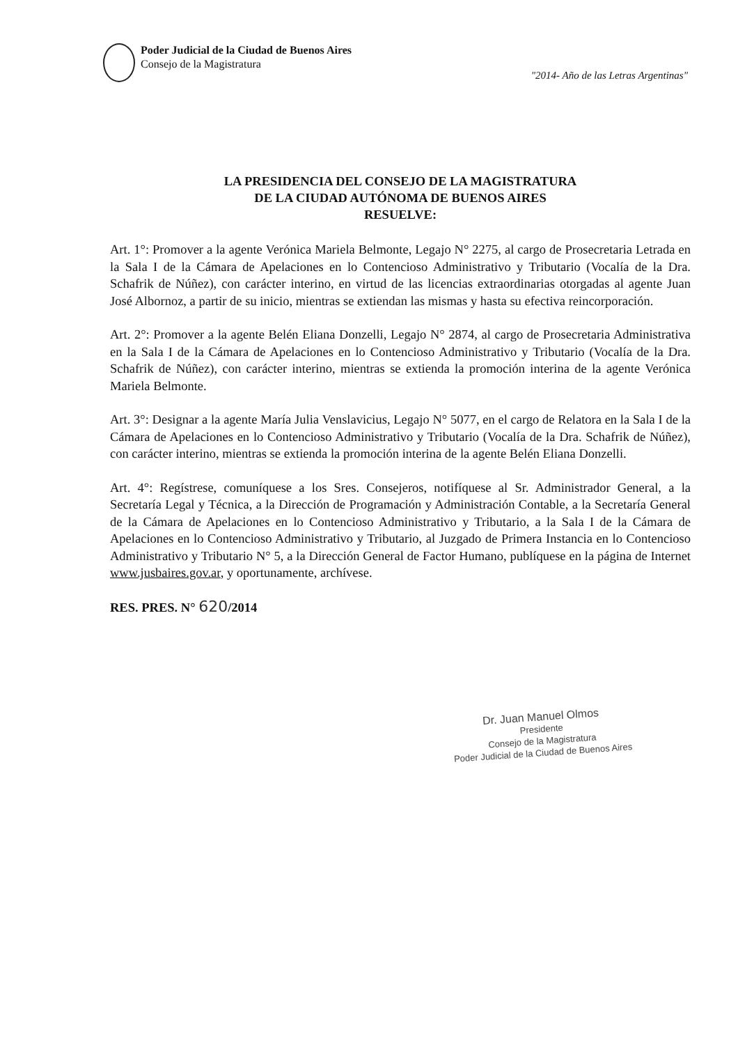Poder Judicial de la Ciudad de Buenos Aires
Consejo de la Magistratura
"2014- Año de las Letras Argentinas"
LA PRESIDENCIA DEL CONSEJO DE LA MAGISTRATURA
DE LA CIUDAD AUTÓNOMA DE BUENOS AIRES
RESUELVE:
Art. 1°: Promover a la agente Verónica Mariela Belmonte, Legajo N° 2275, al cargo de Prosecretaria Letrada en la Sala I de la Cámara de Apelaciones en lo Contencioso Administrativo y Tributario (Vocalía de la Dra. Schafrik de Núñez), con carácter interino, en virtud de las licencias extraordinarias otorgadas al agente Juan José Albornoz, a partir de su inicio, mientras se extiendan las mismas y hasta su efectiva reincorporación.
Art. 2°: Promover a la agente Belén Eliana Donzelli, Legajo N° 2874, al cargo de Prosecretaria Administrativa en la Sala I de la Cámara de Apelaciones en lo Contencioso Administrativo y Tributario (Vocalía de la Dra. Schafrik de Núñez), con carácter interino, mientras se extienda la promoción interina de la agente Verónica Mariela Belmonte.
Art. 3°: Designar a la agente María Julia Venslavicius, Legajo N° 5077, en el cargo de Relatora en la Sala I de la Cámara de Apelaciones en lo Contencioso Administrativo y Tributario (Vocalía de la Dra. Schafrik de Núñez), con carácter interino, mientras se extienda la promoción interina de la agente Belén Eliana Donzelli.
Art. 4°: Regístrese, comuníquese a los Sres. Consejeros, notifíquese al Sr. Administrador General, a la Secretaría Legal y Técnica, a la Dirección de Programación y Administración Contable, a la Secretaría General de la Cámara de Apelaciones en lo Contencioso Administrativo y Tributario, a la Sala I de la Cámara de Apelaciones en lo Contencioso Administrativo y Tributario, al Juzgado de Primera Instancia en lo Contencioso Administrativo y Tributario N° 5, a la Dirección General de Factor Humano, publíquese en la página de Internet www.jusbaires.gov.ar, y oportunamente, archívese.
RES. PRES. N° 620/2014
Dr. Juan Manuel Olmos
Presidente
Consejo de la Magistratura
Poder Judicial de la Ciudad de Buenos Aires